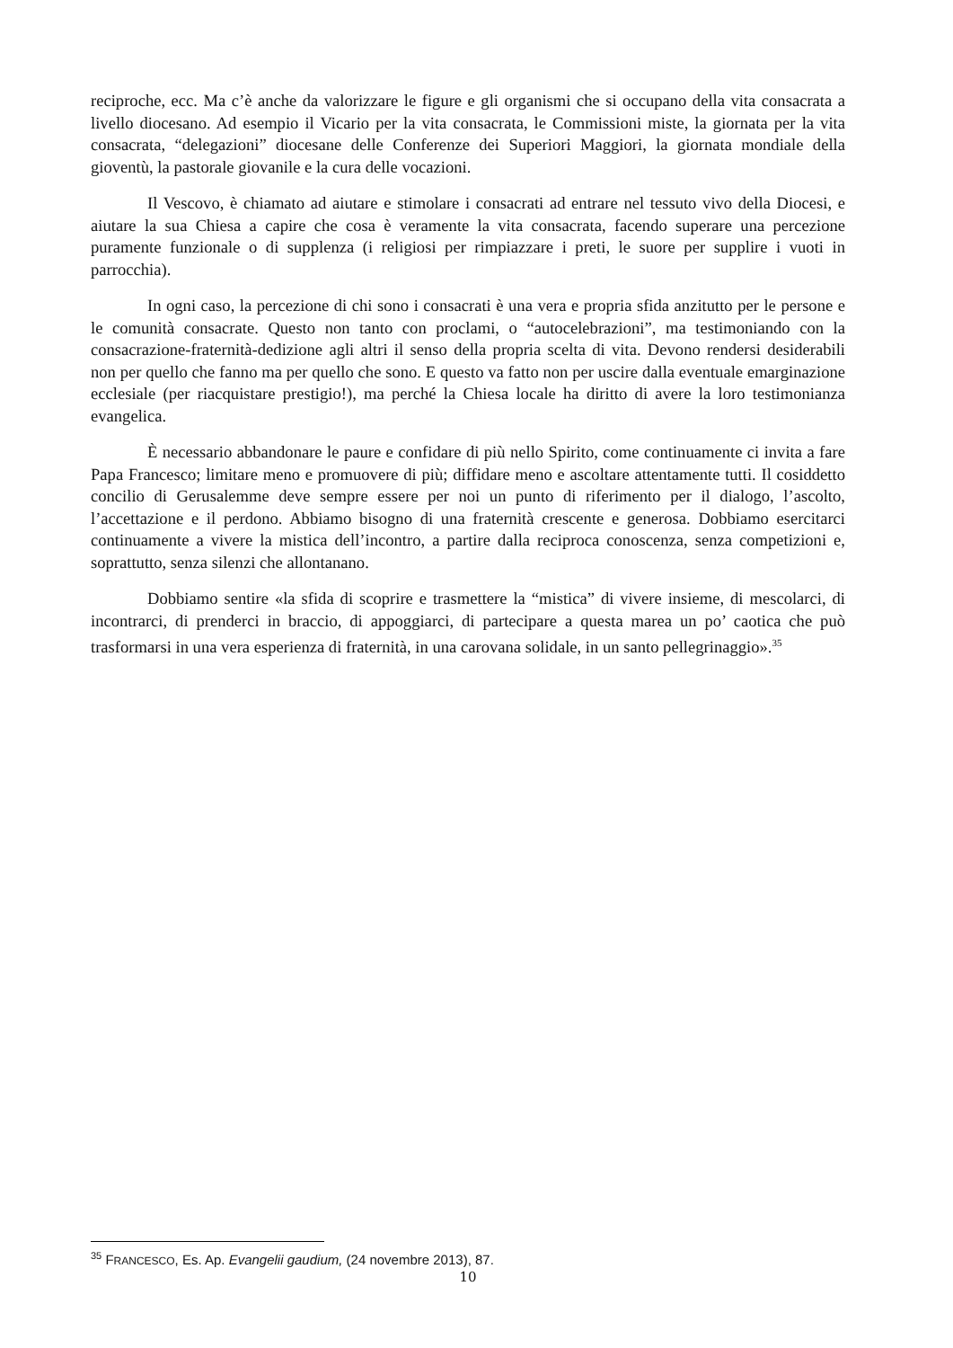reciproche, ecc. Ma c’è anche da valorizzare le figure e gli organismi che si occupano della vita consacrata a livello diocesano. Ad esempio il Vicario per la vita consacrata, le Commissioni miste, la giornata per la vita consacrata, “delegazioni” diocesane delle Conferenze dei Superiori Maggiori, la giornata mondiale della gioventù, la pastorale giovanile e la cura delle vocazioni.
Il Vescovo, è chiamato ad aiutare e stimolare i consacrati ad entrare nel tessuto vivo della Diocesi, e aiutare la sua Chiesa a capire che cosa è veramente la vita consacrata, facendo superare una percezione puramente funzionale o di supplenza (i religiosi per rimpiazzare i preti, le suore per supplire i vuoti in parrocchia).
In ogni caso, la percezione di chi sono i consacrati è una vera e propria sfida anzitutto per le persone e le comunità consacrate. Questo non tanto con proclami, o “autocelebrazioni”, ma testimoniando con la consacrazione-fraternità-dedizione agli altri il senso della propria scelta di vita. Devono rendersi desiderabili non per quello che fanno ma per quello che sono. E questo va fatto non per uscire dalla eventuale emarginazione ecclesiale (per riacquistare prestigio!), ma perché la Chiesa locale ha diritto di avere la loro testimonianza evangelica.
È necessario abbandonare le paure e confidare di più nello Spirito, come continuamente ci invita a fare Papa Francesco; limitare meno e promuovere di più; diffidare meno e ascoltare attentamente tutti. Il cosiddetto concilio di Gerusalemme deve sempre essere per noi un punto di riferimento per il dialogo, l’ascolto, l’accettazione e il perdono. Abbiamo bisogno di una fraternità crescente e generosa. Dobbiamo esercitarci continuamente a vivere la mistica dell’incontro, a partire dalla reciproca conoscenza, senza competizioni e, soprattutto, senza silenzi che allontanano.
Dobbiamo sentire «la sfida di scoprire e trasmettere la “mistica” di vivere insieme, di mescolarci, di incontrarci, di prenderci in braccio, di appoggiarci, di partecipare a questa marea un po’ caotica che può trasformarsi in una vera esperienza di fraternità, in una carovana solidale, in un santo pellegrinaggio».<sup>35</sup>
<sup>35</sup> FRANCESCO, Es. Ap. Evangelii gaudium, (24 novembre 2013), 87.
10